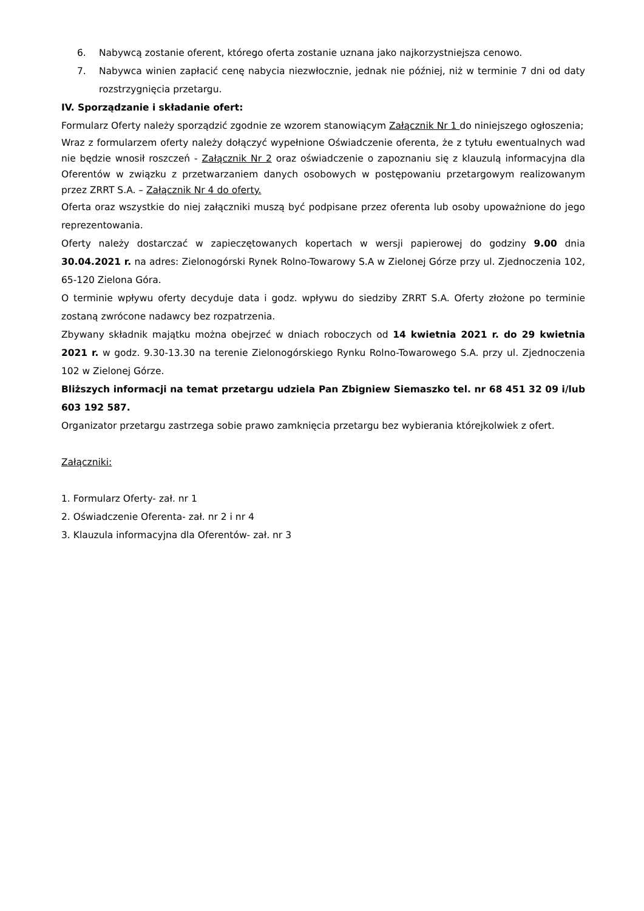6. Nabywcą zostanie oferent, którego oferta zostanie uznana jako najkorzystniejsza cenowo.
7. Nabywca winien zapłacić cenę nabycia niezwłocznie, jednak nie później, niż w terminie 7 dni od daty rozstrzygnięcia przetargu.
IV. Sporządzanie i składanie ofert:
Formularz Oferty należy sporządzić zgodnie ze wzorem stanowiącym Załącznik Nr 1 do niniejszego ogłoszenia;
Wraz z formularzem oferty należy dołączyć wypełnione Oświadczenie oferenta, że z tytułu ewentualnych wad nie będzie wnosił roszczeń - Załącznik Nr 2 oraz oświadczenie o zapoznaniu się z klauzulą informacyjna dla Oferentów w związku z przetwarzaniem danych osobowych w postępowaniu przetargowym realizowanym przez ZRRT S.A. – Załącznik Nr 4 do oferty.
Oferta oraz wszystkie do niej załączniki muszą być podpisane przez oferenta lub osoby upoważnione do jego reprezentowania.
Oferty należy dostarczać w zapieczętowanych kopertach w wersji papierowej do godziny 9.00 dnia 30.04.2021 r. na adres: Zielonogórski Rynek Rolno-Towarowy S.A w Zielonej Górze przy ul. Zjednoczenia 102, 65-120 Zielona Góra.
O terminie wpływu oferty decyduje data i godz. wpływu do siedziby ZRRT S.A. Oferty złożone po terminie zostaną zwrócone nadawcy bez rozpatrzenia.
Zbywany składnik majątku można obejrzeć w dniach roboczych od 14 kwietnia 2021 r. do 29 kwietnia 2021 r. w godz. 9.30-13.30 na terenie Zielonogórskiego Rynku Rolno-Towarowego S.A. przy ul. Zjednoczenia 102 w Zielonej Górze.
Bliższych informacji na temat przetargu udziela Pan Zbigniew Siemaszko tel. nr 68 451 32 09 i/lub 603 192 587.
Organizator przetargu zastrzega sobie prawo zamknięcia przetargu bez wybierania którejkolwiek z ofert.
Załączniki:
1. Formularz Oferty- zał. nr 1
2. Oświadczenie Oferenta- zał. nr 2 i nr 4
3. Klauzula informacyjna dla Oferentów- zał. nr 3